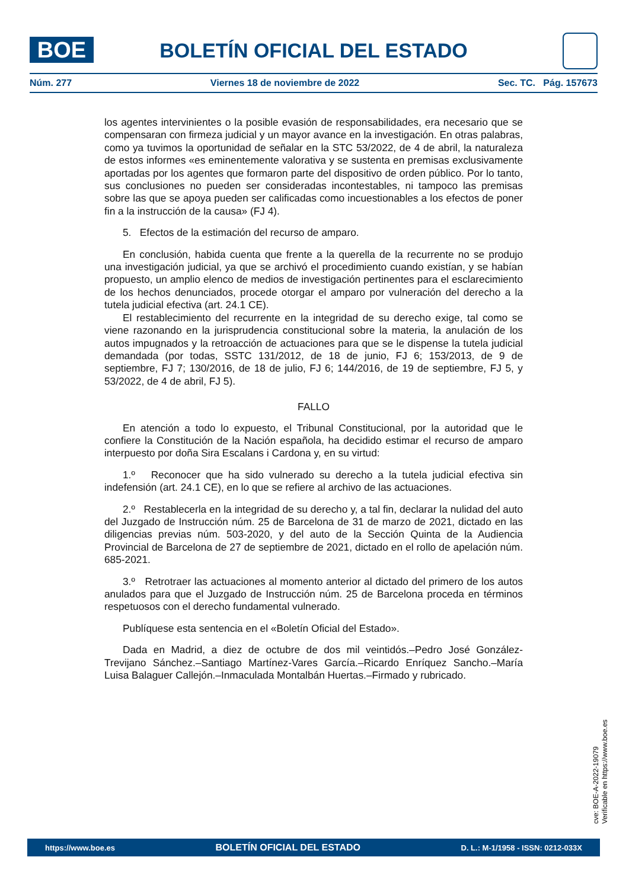BOE
BOLETÍN OFICIAL DEL ESTADO
Núm. 277 Viernes 18 de noviembre de 2022 Sec. TC. Pág. 157673
los agentes intervinientes o la posible evasión de responsabilidades, era necesario que se compensaran con firmeza judicial y un mayor avance en la investigación. En otras palabras, como ya tuvimos la oportunidad de señalar en la STC 53/2022, de 4 de abril, la naturaleza de estos informes «es eminentemente valorativa y se sustenta en premisas exclusivamente aportadas por los agentes que formaron parte del dispositivo de orden público. Por lo tanto, sus conclusiones no pueden ser consideradas incontestables, ni tampoco las premisas sobre las que se apoya pueden ser calificadas como incuestionables a los efectos de poner fin a la instrucción de la causa» (FJ 4).
5. Efectos de la estimación del recurso de amparo.
En conclusión, habida cuenta que frente a la querella de la recurrente no se produjo una investigación judicial, ya que se archivó el procedimiento cuando existían, y se habían propuesto, un amplio elenco de medios de investigación pertinentes para el esclarecimiento de los hechos denunciados, procede otorgar el amparo por vulneración del derecho a la tutela judicial efectiva (art. 24.1 CE).
El restablecimiento del recurrente en la integridad de su derecho exige, tal como se viene razonando en la jurisprudencia constitucional sobre la materia, la anulación de los autos impugnados y la retroacción de actuaciones para que se le dispense la tutela judicial demandada (por todas, SSTC 131/2012, de 18 de junio, FJ 6; 153/2013, de 9 de septiembre, FJ 7; 130/2016, de 18 de julio, FJ 6; 144/2016, de 19 de septiembre, FJ 5, y 53/2022, de 4 de abril, FJ 5).
FALLO
En atención a todo lo expuesto, el Tribunal Constitucional, por la autoridad que le confiere la Constitución de la Nación española, ha decidido estimar el recurso de amparo interpuesto por doña Sira Escalans i Cardona y, en su virtud:
1.º Reconocer que ha sido vulnerado su derecho a la tutela judicial efectiva sin indefensión (art. 24.1 CE), en lo que se refiere al archivo de las actuaciones.
2.º Restablecerla en la integridad de su derecho y, a tal fin, declarar la nulidad del auto del Juzgado de Instrucción núm. 25 de Barcelona de 31 de marzo de 2021, dictado en las diligencias previas núm. 503-2020, y del auto de la Sección Quinta de la Audiencia Provincial de Barcelona de 27 de septiembre de 2021, dictado en el rollo de apelación núm. 685-2021.
3.º Retrotraer las actuaciones al momento anterior al dictado del primero de los autos anulados para que el Juzgado de Instrucción núm. 25 de Barcelona proceda en términos respetuosos con el derecho fundamental vulnerado.
Publíquese esta sentencia en el «Boletín Oficial del Estado».
Dada en Madrid, a diez de octubre de dos mil veintidós.–Pedro José González-Trevijano Sánchez.–Santiago Martínez-Vares García.–Ricardo Enríquez Sancho.–María Luisa Balaguer Callejón.–Inmaculada Montalbán Huertas.–Firmado y rubricado.
cve: BOE-A-2022-19079
Verificable en https://www.boe.es
https://www.boe.es BOLETÍN OFICIAL DEL ESTADO D. L.: M-1/1958 - ISSN: 0212-033X